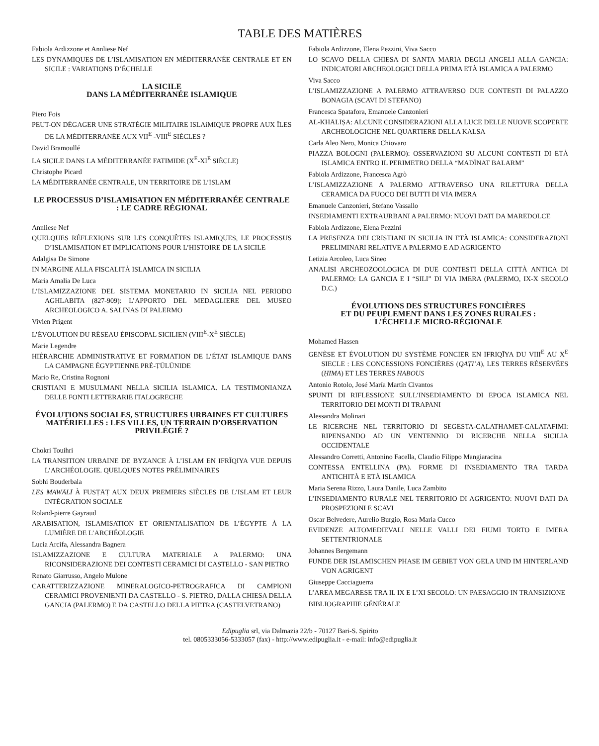TABLE DES MATIÈRES
Fabiola Ardizzone et Annliese Nef
LES DYNAMIQUES DE L’ISLAMISATION EN MÉDITERRANÉE CENTRALE ET EN SICILE : VARIATIONS D’ÉCHELLE
LA SICILE
DANS LA MÉDITERRANÉE ISLAMIQUE
Piero Fois
PEUT-ON DÉGAGER UNE STRATÉGIE MILITAIRE ISLAiMIQUE PROPRE AUX ÎLES DE LA MÉDITERRANÉE AUX VII<sup>E</sup> -VIII<sup>E</sup> SIÈCLES ?
David Bramoullé
LA SICILE DANS LA MÉDITERRANÉE FATIMIDE (X<sup>E</sup>-XI<sup>E</sup> SIÈCLE)
Christophe Picard
LA MÉDITERRANÉE CENTRALE, UN TERRITOIRE DE L’ISLAM
LE PROCESSUS D’ISLAMISATION EN MÉDITERRANÉE CENTRALE : LE CADRE RÉGIONAL
Annliese Nef
QUELQUES RÉFLEXIONS SUR LES CONQUÊTES ISLAMIQUES, LE PROCESSUS D’ISLAMISATION ET IMPLICATIONS POUR L’HISTOIRE DE LA SICILE
Adalgisa De Simone
IN MARGINE ALLA FISCALITÀ ISLAMICA IN SICILIA
Maria Amalia De Luca
L’ISLAMIZZAZIONE DEL SISTEMA MONETARIO IN SICILIA NEL PERIODO AGHLABITA (827-909): L’APPORTO DEL MEDAGLIERE DEL MUSEO ARCHEOLOGICO A. SALINAS DI PALERMO
Vivien Prigent
L’ÉVOLUTION DU RÉSEAU ÉPISCOPAL SICILIEN (VIII<sup>E</sup>-X<sup>E</sup> SIÈCLE)
Marie Legendre
HIÉRARCHIE ADMINISTRATIVE ET FORMATION DE L’ÉTAT ISLAMIQUE DANS LA CAMPAGNE ÉGYPTIENNE PRÉ-ṬŪLŪNIDE
Mario Re, Cristina Rognoni
CRISTIANI E MUSULMANI NELLA SICILIA ISLAMICA. LA TESTIMONIANZA DELLE FONTI LETTERARIE ITALOGRECHE
ÉVOLUTIONS SOCIALES, STRUCTURES URBAINES ET CULTURES MATÉRIELLES : LES VILLES, UN TERRAIN D’OBSERVATION PRIVILÉGIÉ ?
Chokri Touihri
LA TRANSITION URBAINE DE BYZANCE À L’ISLAM EN IFRĪQIYA VUE DEPUIS L’ARCHÉOLOGIE. QUELQUES NOTES PRÉLIMINAIRES
Sobhi Bouderbala
LES MAWĀLĪ À FUSṬĀṬ AUX DEUX PREMIERS SIÈCLES DE L’ISLAM ET LEUR INTÉGRATION SOCIALE
Roland-pierre Gayraud
ARABISATION, ISLAMISATION ET ORIENTALISATION DE L’ÉGYPTE À LA LUMIÈRE DE L’ARCHÉOLOGIE
Lucia Arcifa, Alessandra Bagnera
ISLAMIZZAZIONE E CULTURA MATERIALE A PALERMO: UNA RICONSIDERAZIONE DEI CONTESTI CERAMICI DI CASTELLO - SAN PIETRO
Renato Giarrusso, Angelo Mulone
CARATTERIZZAZIONE MINERALOGICO-PETROGRAFICA DI CAMPIONI CERAMICI PROVENIENTI DA CASTELLO - S. PIETRO, DALLA CHIESA DELLA GANCIA (PALERMO) E DA CASTELLO DELLA PIETRA (CASTELVETRANO)
Fabiola Ardizzone, Elena Pezzini, Viva Sacco
LO SCAVO DELLA CHIESA DI SANTA MARIA DEGLI ANGELI ALLA GANCIA: INDICATORI ARCHEOLOGICI DELLA PRIMA ETÀ ISLAMICA A PALERMO
Viva Sacco
L’ISLAMIZZAZIONE A PALERMO ATTRAVERSO DUE CONTESTI DI PALAZZO BONAGIA (SCAVI DI STEFANO)
Francesca Spatafora, Emanuele Canzonieri
AL-KHĀLIṢA: ALCUNE CONSIDERAZIONI ALLA LUCE DELLE NUOVE SCOPERTE ARCHEOLOGICHE NEL QUARTIERE DELLA KALSA
Carla Aleo Nero, Monica Chiovaro
PIAZZA BOLOGNI (PALERMO): OSSERVAZIONI SU ALCUNI CONTESTI DI ETÀ ISLAMICA ENTRO IL PERIMETRO DELLA “MADĪNAT BALARM”
Fabiola Ardizzone, Francesca Agrò
L’ISLAMIZZAZIONE A PALERMO ATTRAVERSO UNA RILETTURA DELLA CERAMICA DA FUOCO DEI BUTTI DI VIA IMERA
Emanuele Canzonieri, Stefano Vassallo
INSEDIAMENTI EXTRAURBANI A PALERMO: NUOVI DATI DA MAREDOLCE
Fabiola Ardizzone, Elena Pezzini
LA PRESENZA DEI CRISTIANI IN SICILIA IN ETÀ ISLAMICA: CONSIDERAZIONI PRELIMINARI RELATIVE A PALERMO E AD AGRIGENTO
Letizia Arcoleo, Luca Sineo
ANALISI ARCHEOZOOLOGICA DI DUE CONTESTI DELLA CITTÀ ANTICA DI PALERMO: LA GANCIA E I “SILI” DI VIA IMERA (PALERMO, IX-X SECOLO D.C.)
ÉVOLUTIONS DES STRUCTURES FONCIÈRES
ET DU PEUPLEMENT DANS LES ZONES RURALES :
L’ÉCHELLE MICRO-RÉGIONALE
Mohamed Hassen
GENÈSE ET ÉVOLUTION DU SYSTÈME FONCIER EN IFRIQĪYA DU VIII<sup>E</sup> AU X<sup>E</sup> SIECLE : LES CONCESSIONS FONCIÈRES (QAṬI’A), LES TERRES RÉSERVÉES (ḤIMA) ET LES TERRES HABOUS
Antonio Rotolo, José María Martín Civantos
SPUNTI DI RIFLESSIONE SULL’INSEDIAMENTO DI EPOCA ISLAMICA NEL TERRITORIO DEI MONTI DI TRAPANI
Alessandra Molinari
LE RICERCHE NEL TERRITORIO DI SEGESTA-CALATHAMET-CALATAFIMI: RIPENSANDO AD UN VENTENNIO DI RICERCHE NELLA SICILIA OCCIDENTALE
Alessandro Corretti, Antonino Facella, Claudio Filippo Mangiaracina
CONTESSA ENTELLINA (PA). FORME DI INSEDIAMENTO TRA TARDA ANTICHITÀ E ETÀ ISLAMICA
Maria Serena Rizzo, Laura Danile, Luca Zambito
L’INSEDIAMENTO RURALE NEL TERRITORIO DI AGRIGENTO: NUOVI DATI DA PROSPEZIONI E SCAVI
Oscar Belvedere, Aurelio Burgio, Rosa Maria Cucco
EVIDENZE ALTOMEDIEVALI NELLE VALLI DEI FIUMI TORTO E IMERA SETTENTRIONALE
Johannes Bergemann
FUNDE DER ISLAMISCHEN PHASE IM GEBIET VON GELA UND IM HINTERLAND VON AGRIGENT
Giuseppe Cacciaguerra
L’AREA MEGARESE TRA IL IX E L’XI SECOLO: UN PAESAGGIO IN TRANSIZIONE
BIBLIOGRAPHIE GÉNÉRALE
Edipuglia srl, via Dalmazia 22/b - 70127 Bari-S. Spirito
tel. 0805333056-5333057 (fax) - http://www.edipuglia.it - e-mail: info@edipuglia.it